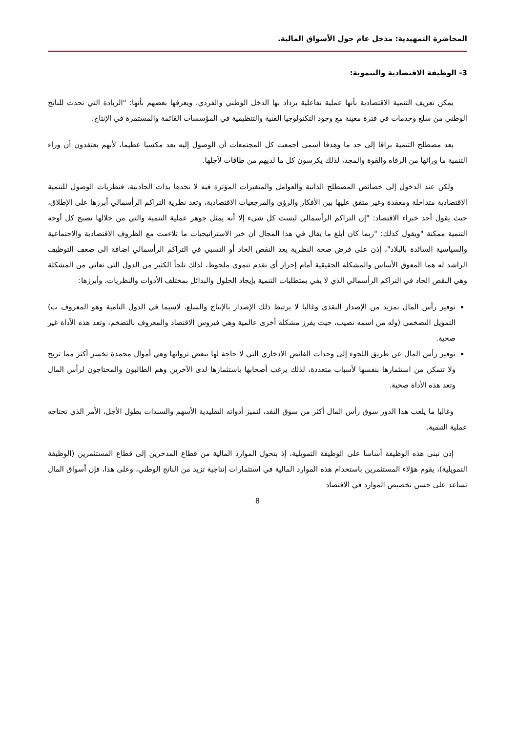المحاضرة التمهيدية: مدخل عام حول الأسواق المالية.
3- الوظيفة الاقتصادية والتنموية:
يمكن تعريف التنمية الاقتصادية بأنها عملية تفاعلية يزداد بها الدخل الوطني والفردي، ويعرفها بعضهم بأنها: "الزيادة التي تحدث للناتج الوطني من سلع وخدمات في فترة معينة مع وجود التكنولوجيا الفنية والتنظيمية في المؤسسات القائمة والمستمرة في الإنتاج.
يعد مصطلح التنمية براقا إلى حد ما وهدفا أسمى أجمعت كل المجتمعات أن الوصول إليه يعد مكسبا عظيما، لأنهم يعتقدون أن وراء التنمية ما ورائها من الرفاه والقوة والمجد، لذلك يكرسون كل ما لديهم من طاقات لأجلها.
ولكن عند الدخول إلى خصائص المصطلح الذاتية والعوامل والمتغيرات المؤثرة فيه لا نجدها بذات الجاذبية، فنظريات الوصول للتنمية الاقتصادية متداخلة ومعقدة وغير متفق عليها بين الأفكار والرؤى والمرجعيات الاقتصادية، وتعد نظرية التراكم الرأسمالي أبرزها على الإطلاق، حيث يقول أحد خبراء الاقتصاد: "إن التراكم الرأسمالي ليست كل شيء إلا أنه يمثل جوهر عملية التنمية والتي من خلالها تصبح كل أوجه التنمية ممكنة "ويقول كذلك: "ربما كان أبلغ ما يقال في هذا المجال أن خير الاستراتيجيات ما تلاءمت مع الظروف الاقتصادية والاجتماعية والسياسية السائدة بالبلاد"، إذن على فرض صحة النظرية يعد النقص الحاد أو النسبي في التراكم الرأسمالي اضافة الى ضعف التوظيف الراشد له هما المعوق الأساس والمشكلة الحقيقية أمام إحراز أي تقدم تنموي ملحوظ، لذلك تلجأ الكثير من الدول التي تعاني من المشكلة وهي النقص الحاد في التراكم الرأسمالي الذي لا يفي بمتطلبات التنمية بإيجاد الحلول والبدائل بمختلف الأدوات والنظريات، وأبرزها:
توفير رأس المال بمزيد من الإصدار النقدي وغالبا لا يرتبط ذلك الإصدار بالإنتاج والسلع، لاسيما في الدول النامية وهو المعروف ب) التمويل التضخمي (وله من اسمه نصيب، حيث يفرز مشكلة أخرى عالمية وهي فيروس الاقتصاد والمعروف بالتضخم، وتعد هذه الأداة غير صحية.
توفير رأس المال عن طريق اللجوء إلى وحدات الفائض الادخاري التي لا حاجة لها ببعض ثرواتها وهي أموال مجمدة تخسر أكثر مما تربح ولا تتمكن من استثمارها بنفسها لأسباب متعددة، لذلك يرغب أصحابها باستثمارها لدى الآخرين وهم الطالبون والمحتاجون لرأس المال وتعد هذه الأداة صحية.
وغالبا ما يلعب هذا الدور سوق رأس المال أكثر من سوق النقد، لتميز أدواته التقليدية الأسهم والسندات بطول الأجل، الأمر الذي تحتاجه عملية التنمية.
إذن تبنى هذه الوظيفة أساسا على الوظيفة التمويلية، إذ بتحول الموارد المالية من قطاع المدخرين إلى قطاع المستثمرين (الوظيفة التمويلية)، يقوم هؤلاء المستثمرين باستخدام هذه الموارد المالية في استثمارات إنتاجية تزيد من الناتج الوطني، وعلى هذا، فإن أسواق المال تساعد على حسن تخصيص الموارد في الاقتصاد
8